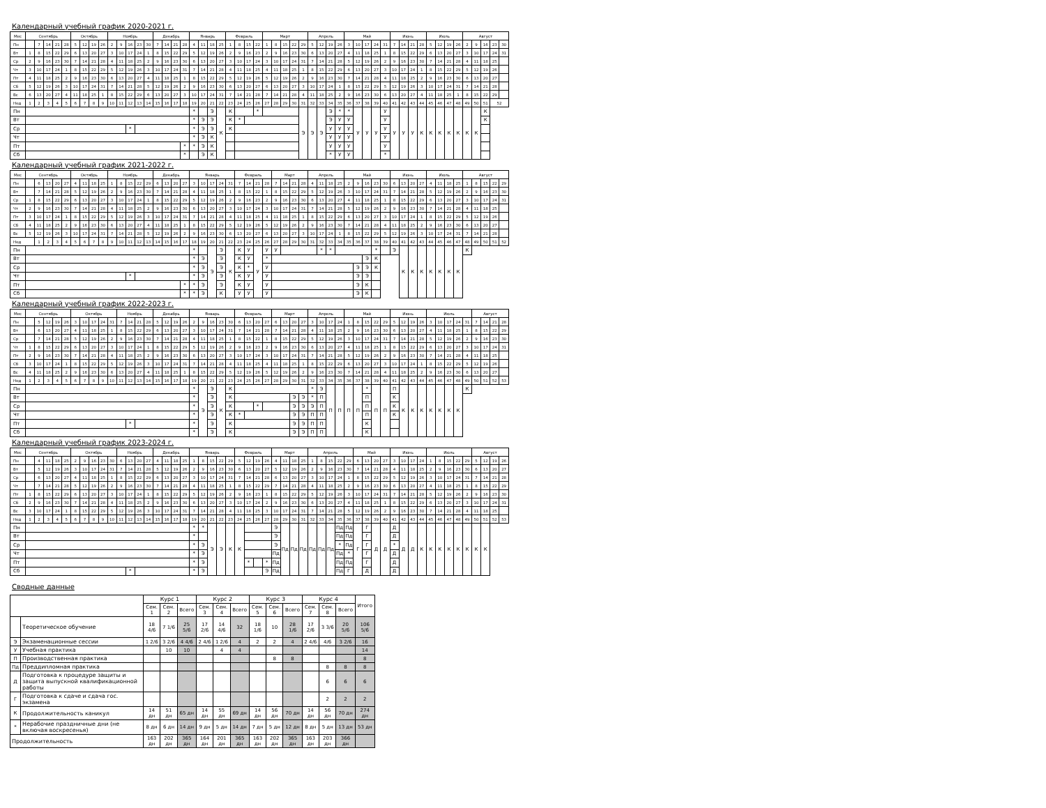Календарный учебный график 2020-2021 г.
| Мес | Сентябрь | | | | | Октябрь | | | | Ноябрь | | | | | Декабрь | | | | Январь | | | | Февраль | | | | Март | | | | | Апрель | | | | Май | | | | | Июнь | | | | Июль | | | | Август | | | | |
| --- | --- | --- | --- | --- | --- | --- | --- | --- | --- | --- | --- | --- | --- | --- | --- | --- | --- | --- | --- | --- | --- | --- | --- | --- | --- | --- | --- | --- | --- | --- | --- | --- | --- | --- | --- | --- | --- | --- | --- | --- | --- | --- | --- | --- | --- | --- | --- | --- | --- | --- | --- | --- | --- |
| Пн | | 7 | 14 | 21 | 28 | 5 | 12 | 19 | 26 | 2 | 9 | 16 | 23 | 30 | 7 | 14 | 21 | 28 | 4 | 11 | 18 | 25 | 1 | 8 | 15 | 22 | 1 | 8 | 15 | 22 | 29 | 5 | 12 | 19 | 26 | 3 | 10 | 17 | 24 | 31 | 7 | 14 | 21 | 28 | 5 | 12 | 19 | 26 | 2 | 9 | 16 | 23 | 30 |
| Вт | 1 | 8 | 15 | 22 | 29 | 6 | 13 | 20 | 27 | 3 | 10 | 17 | 24 | 1 | 8 | 15 | 22 | 29 | 5 | 12 | 19 | 26 | 2 | 9 | 16 | 23 | 2 | 9 | 16 | 23 | 30 | 6 | 13 | 20 | 27 | 4 | 11 | 18 | 25 | 1 | 8 | 15 | 22 | 29 | 6 | 13 | 20 | 27 | 3 | 10 | 17 | 24 | 31 |
| Ср | 2 | 9 | 16 | 23 | 30 | 7 | 14 | 21 | 28 | 4 | 11 | 18 | 25 | 2 | 9 | 16 | 23 | 30 | 6 | 13 | 20 | 27 | 3 | 10 | 17 | 24 | 3 | 10 | 17 | 24 | 31 | 7 | 14 | 21 | 28 | 5 | 12 | 19 | 26 | 2 | 9 | 16 | 23 | 30 | 7 | 14 | 21 | 28 | 4 | 11 | 18 | 25 | |
| Чт | 3 | 10 | 17 | 24 | 1 | 8 | 15 | 22 | 29 | 5 | 12 | 19 | 26 | 3 | 10 | 17 | 24 | 31 | 7 | 14 | 21 | 28 | 4 | 11 | 18 | 25 | 4 | 11 | 18 | 25 | 1 | 8 | 15 | 22 | 29 | 6 | 13 | 20 | 27 | 3 | 10 | 17 | 24 | 1 | 8 | 15 | 22 | 29 | 5 | 12 | 19 | 26 | |
| Пт | 4 | 11 | 18 | 25 | 2 | 9 | 16 | 23 | 30 | 6 | 13 | 20 | 27 | 4 | 11 | 18 | 25 | 1 | 8 | 15 | 22 | 29 | 5 | 12 | 19 | 26 | 5 | 12 | 19 | 26 | 2 | 9 | 16 | 23 | 30 | 7 | 14 | 21 | 28 | 4 | 11 | 18 | 25 | 2 | 9 | 16 | 23 | 30 | 6 | 13 | 20 | 27 | |
| Сб | 5 | 12 | 19 | 26 | 3 | 10 | 17 | 24 | 31 | 7 | 14 | 21 | 28 | 5 | 12 | 19 | 26 | 2 | 9 | 16 | 23 | 30 | 6 | 13 | 20 | 27 | 6 | 13 | 20 | 27 | 3 | 10 | 17 | 24 | 1 | 8 | 15 | 22 | 29 | 5 | 12 | 19 | 26 | 3 | 10 | 17 | 24 | 31 | 7 | 14 | 21 | 28 | |
| Вс | 6 | 13 | 20 | 27 | 4 | 11 | 18 | 25 | 1 | 8 | 15 | 22 | 29 | 6 | 13 | 20 | 27 | 3 | 10 | 17 | 24 | 31 | 7 | 14 | 21 | 28 | 7 | 14 | 21 | 28 | 4 | 11 | 18 | 25 | 2 | 9 | 16 | 23 | 30 | 6 | 13 | 20 | 27 | 4 | 11 | 18 | 25 | 1 | 8 | 15 | 22 | 29 | |
| Нед | 1 | 2 | 3 | 4 | 5 | 6 | 7 | 8 | 9 | 10 | 11 | 12 | 13 | 14 | 15 | 16 | 17 | 18 | 19 | 20 | 21 | 22 | 23 | 24 | 25 | 26 | 27 | 28 | 29 | 30 | 31 | 32 | 33 | 34 | 35 | 36 | 37 | 38 | 39 | 40 | 41 | 42 | 43 | 44 | 45 | 46 | 47 | 48 | 49 | 50 | 51 | 52 | |
| Пн | | | | | | | | | | | | | | | | | | | * | | Э | К | К | | | * | | | | | Э | Э | Э | Э | * | * | У | У | У | У | У | У | У | К | К | К | К | К | К | К | К | | |
| Вт | | | | | | | | | | | | | | | | | | | * | Э | Э | | К | * | | | | | | | | | | Э | У | У | | | | У | | | | | | | | | | | К | | |
| Ср | | | | | | | | | | | | * | | | | | | | * | Э | Э | | К | | | | | | | | | | | У | У | У | | | | У | | | | | | | | | | | | | |
| Чт | | | | | | | | | | | | | | | | | | | * | Э | К | | | | | | | | | | | | | У | У | У | | | | У | | | | | | | | | | | | | |
| Пт | | | | | | | | | | | | | | | | | | * | * | Э | К | | | | | | | | | | | | | У | У | У | | | | У | | | | | | | | | | | | | |
| Сб | | | | | | | | | | | | | | | | | | * | | Э | К | | | | | | | | | | | | | * | У | У | | | | * | | | | | | | | | | | | | |
Календарный учебный график 2021-2022 г.
| Мес | Сентябрь | | | | | Октябрь | | | | Ноябрь | | | | | Декабрь | | | | Январь | | | | | Февраль | | | | Март | | | | Апрель | | | | Май | | | | | Июнь | | | | Июль | | | | Август | | | | |
| --- | --- | --- | --- | --- | --- | --- | --- | --- | --- | --- | --- | --- | --- | --- | --- | --- | --- | --- | --- | --- | --- | --- | --- | --- | --- | --- | --- | --- | --- | --- | --- | --- | --- | --- | --- | --- | --- | --- | --- | --- | --- | --- | --- | --- | --- | --- | --- | --- | --- | --- | --- | --- | --- |
| Пн | | 6 | 13 | 20 | 27 | 4 | 11 | 18 | 25 | 1 | 8 | 15 | 22 | 29 | 6 | 13 | 20 | 27 | 3 | 10 | 17 | 24 | 31 | 7 | 14 | 21 | 28 | 7 | 14 | 21 | 28 | 4 | 11 | 18 | 25 | 2 | 9 | 16 | 23 | 30 | 6 | 13 | 20 | 27 | 4 | 11 | 18 | 25 | 1 | 8 | 15 | 22 | 29 |
| Вт | | 7 | 14 | 21 | 28 | 5 | 12 | 19 | 26 | 2 | 9 | 16 | 23 | 30 | 7 | 14 | 21 | 28 | 4 | 11 | 18 | 25 | 1 | 8 | 15 | 22 | 1 | 8 | 15 | 22 | 29 | 5 | 12 | 19 | 26 | 3 | 10 | 17 | 24 | 31 | 7 | 14 | 21 | 28 | 5 | 12 | 19 | 26 | 2 | 9 | 16 | 23 | 30 |
| Ср | 1 | 8 | 15 | 22 | 29 | 6 | 13 | 20 | 27 | 3 | 10 | 17 | 24 | 1 | 8 | 15 | 22 | 29 | 5 | 12 | 19 | 26 | 2 | 9 | 16 | 23 | 2 | 9 | 16 | 23 | 30 | 6 | 13 | 20 | 27 | 4 | 11 | 18 | 25 | 1 | 8 | 15 | 22 | 29 | 6 | 13 | 20 | 27 | 3 | 10 | 17 | 24 | 31 |
| Чт | 2 | 9 | 16 | 23 | 30 | 7 | 14 | 21 | 28 | 4 | 11 | 18 | 25 | 2 | 9 | 16 | 23 | 30 | 6 | 13 | 20 | 27 | 3 | 10 | 17 | 24 | 3 | 10 | 17 | 24 | 31 | 7 | 14 | 21 | 28 | 5 | 12 | 19 | 26 | 2 | 9 | 16 | 23 | 30 | 7 | 14 | 21 | 28 | 4 | 11 | 18 | 25 | |
| Пт | 3 | 10 | 17 | 24 | 1 | 8 | 15 | 22 | 29 | 5 | 12 | 19 | 26 | 3 | 10 | 17 | 24 | 31 | 7 | 14 | 21 | 28 | 4 | 11 | 18 | 25 | 4 | 11 | 18 | 25 | 1 | 8 | 15 | 22 | 29 | 6 | 13 | 20 | 27 | 3 | 10 | 17 | 24 | 1 | 8 | 15 | 22 | 29 | 5 | 12 | 19 | 26 | |
| Сб | 4 | 11 | 18 | 25 | 2 | 9 | 16 | 23 | 30 | 6 | 13 | 20 | 27 | 4 | 11 | 18 | 25 | 1 | 8 | 15 | 22 | 29 | 5 | 12 | 19 | 26 | 5 | 12 | 19 | 26 | 2 | 9 | 16 | 23 | 30 | 7 | 14 | 21 | 28 | 4 | 11 | 18 | 25 | 2 | 9 | 16 | 23 | 30 | 6 | 13 | 20 | 27 | |
| Вс | 5 | 12 | 19 | 26 | 3 | 10 | 17 | 24 | 31 | 7 | 14 | 21 | 28 | 5 | 12 | 19 | 26 | 2 | 9 | 16 | 23 | 30 | 6 | 13 | 20 | 27 | 6 | 13 | 20 | 27 | 3 | 10 | 17 | 24 | 1 | 8 | 15 | 22 | 29 | 5 | 12 | 19 | 26 | 3 | 10 | 17 | 24 | 31 | 7 | 14 | 21 | 28 | |
| Нед | | 1 | 2 | 3 | 4 | 5 | 6 | 7 | 8 | 9 | 10 | 11 | 12 | 13 | 14 | 15 | 16 | 17 | 18 | 19 | 20 | 21 | 22 | 23 | 24 | 25 | 26 | 27 | 28 | 29 | 30 | 31 | 32 | 33 | 34 | 35 | 36 | 37 | 38 | 39 | 40 | 41 | 42 | 43 | 44 | 45 | 46 | 47 | 48 | 49 | 50 | 51 | 52 |
| Пн | | | | | | | | | | | | | | | | | | | * | | Э | Э | К | К | У | У | У | У | | | | | * | * | | | | | * | | Э | К | К | К | К | К | К | К | К | | | | |
| Вт | | | | | | | | | | | | | | | | | | | * | Э | | Э | | К | У | | * | | | | | | | | | | | Э | К | | | | | | | | | | | | | | |
| Ср | | | | | | | | | | | | | | | | | | | * | Э | | Э | | К | * | | У | | | | | | | | | | Э | Э | К | | | | | | | | | | | | | | |
| Чт | | | | | | | | | | | | * | | | | | | | * | Э | | Э | | К | У | | У | | | | | | | | | | Э | Э | | | | | | | | | | | | | | | |
| Пт | | | | | | | | | | | | | | | | | | * | * | Э | | Э | | К | У | | У | | | | | | | | | | Э | К | | | | | | | | | | | | | | | |
| Сб | | | | | | | | | | | | | | | | | | * | * | Э | | К | | У | У | | У | | | | | | | | | | Э | К | | | | | | | | | | | | | | | |
Календарный учебный график 2022-2023 г.
| Мес | Сентябрь | | | | | Октябрь | | | | | Ноябрь | | | | Декабрь | | | | Январь | | | | | Февраль | | | | Март | | | | Апрель | | | | Май | | | | | Июнь | | | | Июль | | | | | Август | | | |
| --- | --- | --- | --- | --- | --- | --- | --- | --- | --- | --- | --- | --- | --- | --- | --- | --- | --- | --- | --- | --- | --- | --- | --- | --- | --- | --- | --- | --- | --- | --- | --- | --- | --- | --- | --- | --- | --- | --- | --- | --- | --- | --- | --- | --- | --- | --- | --- | --- | --- | --- | --- | --- | --- |
| Пн | | 5 | 12 | 19 | 26 | 3 | 10 | 17 | 24 | 31 | 7 | 14 | 21 | 28 | 5 | 12 | 19 | 26 | 2 | 9 | 16 | 23 | 30 | 6 | 13 | 20 | 27 | 6 | 13 | 20 | 27 | 3 | 10 | 17 | 24 | 1 | 8 | 15 | 22 | 29 | 5 | 12 | 19 | 26 | 3 | 10 | 17 | 24 | 31 | 7 | 14 | 21 | 28 |
| Вт | | 6 | 13 | 20 | 27 | 4 | 11 | 18 | 25 | 1 | 8 | 15 | 22 | 29 | 6 | 13 | 20 | 27 | 3 | 10 | 17 | 24 | 31 | 7 | 14 | 21 | 28 | 7 | 14 | 21 | 28 | 4 | 11 | 18 | 25 | 2 | 9 | 16 | 23 | 30 | 6 | 13 | 20 | 27 | 4 | 11 | 18 | 25 | 1 | 8 | 15 | 22 | 29 |
| Ср | | 7 | 14 | 21 | 28 | 5 | 12 | 19 | 26 | 2 | 9 | 16 | 23 | 30 | 7 | 14 | 21 | 28 | 4 | 11 | 18 | 25 | 1 | 8 | 15 | 22 | 1 | 8 | 15 | 22 | 29 | 5 | 12 | 19 | 26 | 3 | 10 | 17 | 24 | 31 | 7 | 14 | 21 | 28 | 5 | 12 | 19 | 26 | 2 | 9 | 16 | 23 | 30 |
| Чт | 1 | 8 | 15 | 22 | 29 | 6 | 13 | 20 | 27 | 3 | 10 | 17 | 24 | 1 | 8 | 15 | 22 | 29 | 5 | 12 | 19 | 26 | 2 | 9 | 16 | 23 | 2 | 9 | 16 | 23 | 30 | 6 | 13 | 20 | 27 | 4 | 11 | 18 | 25 | 1 | 8 | 15 | 22 | 29 | 6 | 13 | 20 | 27 | 3 | 10 | 17 | 24 | 31 |
| Пт | 2 | 9 | 16 | 23 | 30 | 7 | 14 | 21 | 28 | 4 | 11 | 18 | 25 | 2 | 9 | 16 | 23 | 30 | 6 | 13 | 20 | 27 | 3 | 10 | 17 | 24 | 3 | 10 | 17 | 24 | 31 | 7 | 14 | 21 | 28 | 5 | 12 | 19 | 26 | 2 | 9 | 16 | 23 | 30 | 7 | 14 | 21 | 28 | 4 | 11 | 18 | 25 | |
| Сб | 3 | 10 | 17 | 24 | 1 | 8 | 15 | 22 | 29 | 5 | 12 | 19 | 26 | 3 | 10 | 17 | 24 | 31 | 7 | 14 | 21 | 28 | 4 | 11 | 18 | 25 | 4 | 11 | 18 | 25 | 1 | 8 | 15 | 22 | 29 | 6 | 13 | 20 | 27 | 3 | 10 | 17 | 24 | 1 | 8 | 15 | 22 | 29 | 5 | 12 | 19 | 26 | |
| Вс | 4 | 11 | 18 | 25 | 2 | 9 | 16 | 23 | 30 | 6 | 13 | 20 | 27 | 4 | 11 | 18 | 25 | 1 | 8 | 15 | 22 | 29 | 5 | 12 | 19 | 26 | 5 | 12 | 19 | 26 | 2 | 9 | 16 | 23 | 30 | 7 | 14 | 21 | 28 | 4 | 11 | 18 | 25 | 2 | 9 | 16 | 23 | 30 | 6 | 13 | 20 | 27 | |
| Нед | 1 | 2 | 3 | 4 | 5 | 6 | 7 | 8 | 9 | 10 | 11 | 12 | 13 | 14 | 15 | 16 | 17 | 18 | 19 | 20 | 21 | 22 | 23 | 24 | 25 | 26 | 27 | 28 | 29 | 30 | 31 | 32 | 33 | 34 | 35 | 36 | 37 | 38 | 39 | 40 | 41 | 42 | 43 | 44 | 45 | 46 | 47 | 48 | 49 | 50 | 51 | 52 | 53 |
| Пн | | | | | | | | | | | | | | | | | | | * | Э | Э | К | К | | | | | | | | | * | Э | П | П | П | П | * | П | П | П | К | К | К | К | К | К | К | К | | | | |
| Вт | | | | | | | | | | | | | | | | | | | * | | Э | | К | | | | | | | Э | Э | * | П | | | | | П | | | К | | | | | | | | | | | | |
| Ср | | | | | | | | | | | | | | | | | | | * | | Э | | К | | | * | | | | Э | Э | Э | П | | | | | П | | | К | | | | | | | | | | | | |
| Чт | | | | | | | | | | | | | | | | | | | * | | Э | | К | * | | | | | | Э | Э | П | П | | | | | П | | | К | | | | | | | | | | | | |
| Пт | | | | | | | | | | | | * | | | | | | | * | | Э | | К | | | | | | | Э | Э | П | П | | | | | К | | | | | | | | | | | | | | | |
| Сб | | | | | | | | | | | | | | | | | | | * | | Э | | К | | | | | | | Э | Э | П | П | | | | | К | | | | | | | | | | | | | | | |
Календарный учебный график 2023-2024 г.
| Мес | Сентябрь | | | | | Октябрь | | | | | Ноябрь | | | | Декабрь | | | | Январь | | | | | Февраль | | | | Март | | | | Апрель | | | | | Май | | | | Июнь | | | | Июль | | | | | Август | | | |
| --- | --- | --- | --- | --- | --- | --- | --- | --- | --- | --- | --- | --- | --- | --- | --- | --- | --- | --- | --- | --- | --- | --- | --- | --- | --- | --- | --- | --- | --- | --- | --- | --- | --- | --- | --- | --- | --- | --- | --- | --- | --- | --- | --- | --- | --- | --- | --- | --- | --- | --- | --- | --- | --- |
| Пн | | 4 | 11 | 18 | 25 | 2 | 9 | 16 | 23 | 30 | 6 | 13 | 20 | 27 | 4 | 11 | 18 | 25 | 1 | 8 | 15 | 22 | 29 | 5 | 12 | 19 | 26 | 4 | 11 | 18 | 25 | 1 | 8 | 15 | 22 | 29 | 6 | 13 | 20 | 27 | 3 | 10 | 17 | 24 | 1 | 8 | 15 | 22 | 29 | 5 | 12 | 19 | 26 |
| Вт | | 5 | 12 | 19 | 26 | 3 | 10 | 17 | 24 | 31 | 7 | 14 | 21 | 28 | 5 | 12 | 19 | 26 | 2 | 9 | 16 | 23 | 30 | 6 | 13 | 20 | 27 | 5 | 12 | 19 | 26 | 2 | 9 | 16 | 23 | 30 | 7 | 14 | 21 | 28 | 4 | 11 | 18 | 25 | 2 | 9 | 16 | 23 | 30 | 6 | 13 | 20 | 27 |
| Ср | | 6 | 13 | 20 | 27 | 4 | 11 | 18 | 25 | 1 | 8 | 15 | 22 | 29 | 6 | 13 | 20 | 27 | 3 | 10 | 17 | 24 | 31 | 7 | 14 | 21 | 28 | 6 | 13 | 20 | 27 | 3 | 10 | 17 | 24 | 1 | 8 | 15 | 22 | 29 | 5 | 12 | 19 | 26 | 3 | 10 | 17 | 24 | 31 | 7 | 14 | 21 | 28 |
| Чт | | 7 | 14 | 21 | 28 | 5 | 12 | 19 | 26 | 2 | 9 | 16 | 23 | 30 | 7 | 14 | 21 | 28 | 4 | 11 | 18 | 25 | 1 | 8 | 15 | 22 | 29 | 7 | 14 | 21 | 28 | 4 | 11 | 18 | 25 | 2 | 9 | 16 | 23 | 30 | 6 | 13 | 20 | 27 | 4 | 11 | 18 | 25 | 1 | 8 | 15 | 22 | 29 |
| Пт | 1 | 8 | 15 | 22 | 29 | 6 | 13 | 20 | 27 | 3 | 10 | 17 | 24 | 1 | 8 | 15 | 22 | 29 | 5 | 12 | 19 | 26 | 2 | 9 | 16 | 23 | 1 | 8 | 15 | 22 | 29 | 5 | 12 | 19 | 26 | 3 | 10 | 17 | 24 | 31 | 7 | 14 | 21 | 28 | 5 | 12 | 19 | 26 | 2 | 9 | 16 | 23 | 30 |
| Сб | 2 | 9 | 16 | 23 | 30 | 7 | 14 | 21 | 28 | 4 | 11 | 18 | 25 | 2 | 9 | 16 | 23 | 30 | 6 | 13 | 20 | 27 | 3 | 10 | 17 | 24 | 2 | 9 | 16 | 23 | 30 | 6 | 13 | 20 | 27 | 4 | 11 | 18 | 25 | 1 | 8 | 15 | 22 | 29 | 6 | 13 | 20 | 27 | 3 | 10 | 17 | 24 | 31 |
| Вс | 3 | 10 | 17 | 24 | 1 | 8 | 15 | 22 | 29 | 5 | 12 | 19 | 26 | 3 | 10 | 17 | 24 | 31 | 7 | 14 | 21 | 28 | 4 | 11 | 18 | 25 | 3 | 10 | 17 | 24 | 31 | 7 | 14 | 21 | 28 | 5 | 12 | 19 | 26 | 2 | 9 | 16 | 23 | 30 | 7 | 14 | 21 | 28 | 4 | 11 | 18 | 25 | |
| Нед | 1 | 2 | 3 | 4 | 5 | 6 | 7 | 8 | 9 | 10 | 11 | 12 | 13 | 14 | 15 | 16 | 17 | 18 | 19 | 20 | 21 | 22 | 23 | 24 | 25 | 26 | 27 | 28 | 29 | 30 | 31 | 32 | 33 | 34 | 35 | 36 | 37 | 38 | 39 | 40 | 41 | 42 | 43 | 44 | 45 | 46 | 47 | 48 | 49 | 50 | 51 | 52 | 53 |
| Пн | | | | | | | | | | | | | | | | | | | * | * | Э | Э | К | К | | | | Э | Пд | Пд | Пд | Пд | Пд | Пд | Пд | Пд | Г | Г | Д | Д | Д | Д | Д | К | К | К | К | К | К | К | К | | |
| Вт | | | | | | | | | | | | | | | | | | | * | | | | | | | | | Э | | | | | | | Пд | Пд | | Г | | | Д | | | | | | | | | | | | |
| Ср | | | | | | | | | | | | | | | | | | | * | Э | | | | | | | | Э | | | | | | | * | Пд | | Г | | | * | | | | | | | | | | | | |
| Чт | | | | | | | | | | | | | | | | | | | * | Э | | | | | | | | Пд | | | | | | | Пд | * | | Г | | | Д | | | | | | | | | | | | |
| Пт | | | | | | | | | | | | | | | | | | | * | Э | | | | | * | | * | Пд | | | | | | | Пд | Пд | | Г | | | Д | | | | | | | | | | | | |
| Сб | | | | | | | | | | | | * | | | | | | | * | Э | | | | | | | Э | Пд | | | | | | | Пд | Г | | Д | | | Д | | | | | | | | | | | | |
Сводные данные
| | | Курс 1 | | | Курс 2 | | | Курс 3 | | | Курс 4 | | | Итого |
| --- | --- | --- | --- | --- | --- | --- | --- | --- | --- | --- | --- | --- | --- | --- |
| | | Сем. 1 | Сем. 2 | Всего | Сем. 3 | Сем. 4 | Всего | Сем. 5 | Сем. 6 | Всего | Сем. 7 | Сем. 8 | Всего | |
| | Теоретическое обучение | 18 4/6 | 7 1/6 | 25 5/6 | 17 2/6 | 14 4/6 | 32 | 18 1/6 | 10 | 28 1/6 | 17 2/6 | 3 3/6 | 20 5/6 | 106 5/6 |
| Э | Экзаменационные сессии | 1 2/6 | 3 2/6 | 4 4/6 | 2 4/6 | 1 2/6 | 4 | 2 | 2 | 4 | 2 4/6 | 4/6 | 3 2/6 | 16 |
| У | Учебная практика | | 10 | 10 | | 4 | 4 | | | | | | | 14 |
| П | Производственная практика | | | | | | | | 8 | 8 | | | | 8 |
| Пд | Преддипломная практика | | | | | | | | | | | 8 | 8 | 8 |
| Д | Подготовка к процедуре защиты и защита выпускной квалификационной работы | | | | | | | | | | | 6 | 6 | 6 |
| Г | Подготовка к сдаче и сдача гос. экзамена | | | | | | | | | | | 2 | 2 | 2 |
| К | Продолжительность каникул | 14 дн | 51 дн | 65 дн | 14 дн | 55 дн | 69 дн | 14 дн | 56 дн | 70 дн | 14 дн | 56 дн | 70 дн | 274 дн |
| * | Нерабочие праздничные дни (не включая воскресенья) | 8 дн | 6 дн | 14 дн | 9 дн | 5 дн | 14 дн | 7 дн | 5 дн | 12 дн | 8 дн | 5 дн | 13 дн | 53 дн |
| Продолжительность | | 163 дн | 202 дн | 365 дн | 164 дн | 201 дн | 365 дн | 163 дн | 202 дн | 365 дн | 163 дн | 203 дн | 366 дн | |